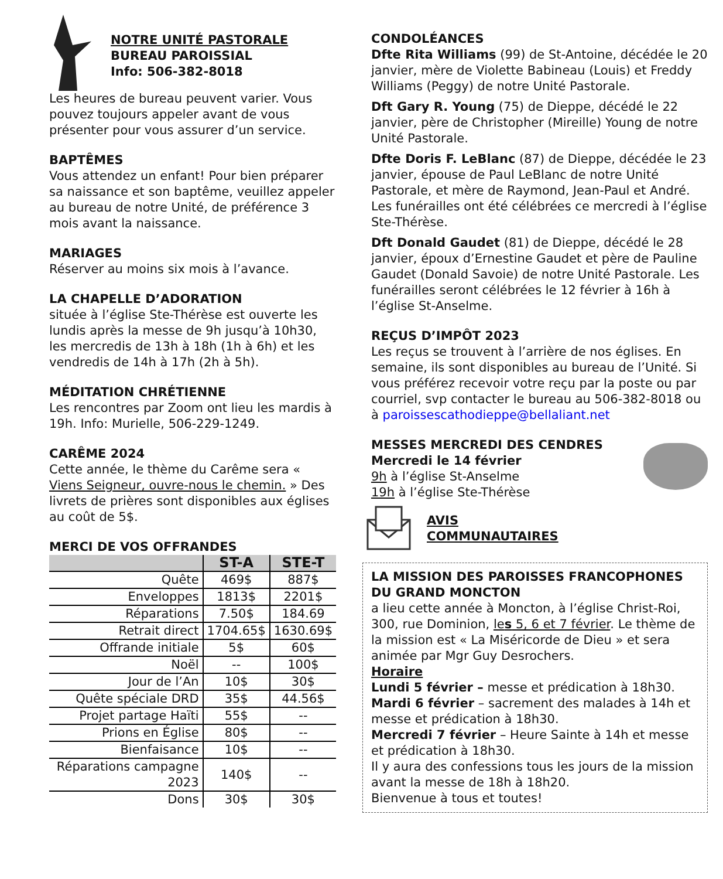NOTRE UNITÉ PASTORALE
BUREAU PAROISSIAL
Info: 506-382-8018
Les heures de bureau peuvent varier. Vous pouvez toujours appeler avant de vous présenter pour vous assurer d’un service.
BAPTÊMES
Vous attendez un enfant! Pour bien préparer sa naissance et son baptême, veuillez appeler au bureau de notre Unité, de préférence 3 mois avant la naissance.
MARIAGES
Réserver au moins six mois à l’avance.
LA CHAPELLE D’ADORATION
située à l’église Ste-Thérèse est ouverte les lundis après la messe de 9h jusqu’à 10h30, les mercredis de 13h à 18h (1h à 6h) et les vendredis de 14h à 17h (2h à 5h).
MÉDITATION CHRÉTIENNE
Les rencontres par Zoom ont lieu les mardis à 19h. Info: Murielle, 506-229-1249.
CARÊME 2024
Cette année, le thème du Carême sera « Viens Seigneur, ouvre-nous le chemin. » Des livrets de prières sont disponibles aux églises au coût de 5$.
MERCI DE VOS OFFRANDES
| | ST-A | STE-T |
| --- | --- | --- |
| Quête | 469$ | 887$ |
| Enveloppes | 1813$ | 2201$ |
| Réparations | 7.50$ | 184.69 |
| Retrait direct | 1704.65$ | 1630.69$ |
| Offrande initiale | 5$ | 60$ |
| Noël | -- | 100$ |
| Jour de l’An | 10$ | 30$ |
| Quête spéciale DRD | 35$ | 44.56$ |
| Projet partage Haïti | 55$ | -- |
| Prions en Église | 80$ | -- |
| Bienfaisance | 10$ | -- |
| Réparations campagne 2023 | 140$ | -- |
| Dons | 30$ | 30$ |
CONDOLÉANCES
Dfte Rita Williams (99) de St-Antoine, décédée le 20 janvier, mère de Violette Babineau (Louis) et Freddy Williams (Peggy) de notre Unité Pastorale.
Dft Gary R. Young (75) de Dieppe, décédé le 22 janvier, père de Christopher (Mireille) Young de notre Unité Pastorale.
Dfte Doris F. LeBlanc (87) de Dieppe, décédée le 23 janvier, épouse de Paul LeBlanc de notre Unité Pastorale, et mère de Raymond, Jean-Paul et André. Les funérailles ont été célébrées ce mercredi à l’église Ste-Thérèse.
Dft Donald Gaudet (81) de Dieppe, décédé le 28 janvier, époux d’Ernestine Gaudet et père de Pauline Gaudet (Donald Savoie) de notre Unité Pastorale. Les funérailles seront célébrées le 12 février à 16h à l’église St-Anselme.
REÇUS D’IMPÔT 2023
Les reçus se trouvent à l’arrière de nos églises. En semaine, ils sont disponibles au bureau de l’Unité. Si vous préférez recevoir votre reçu par la poste ou par courriel, svp contacter le bureau au 506-382-8018 ou à paroissescathodieppe@bellaliant.net
MESSES MERCREDI DES CENDRES
Mercredi le 14 février
9h à l’église St-Anselme
19h à l’église Ste-Thérèse
AVIS
COMMUNAUTAIRES
LA MISSION DES PAROISSES FRANCOPHONES DU GRAND MONCTON
a lieu cette année à Moncton, à l’église Christ-Roi, 300, rue Dominion, les 5, 6 et 7 février. Le thème de la mission est « La Miséricorde de Dieu » et sera animée par Mgr Guy Desrochers.
Horaire
Lundi 5 février – messe et prédication à 18h30.
Mardi 6 février – sacrement des malades à 14h et messe et prédication à 18h30.
Mercredi 7 février – Heure Sainte à 14h et messe et prédication à 18h30.
Il y aura des confessions tous les jours de la mission avant la messe de 18h à 18h20.
Bienvenue à tous et toutes!